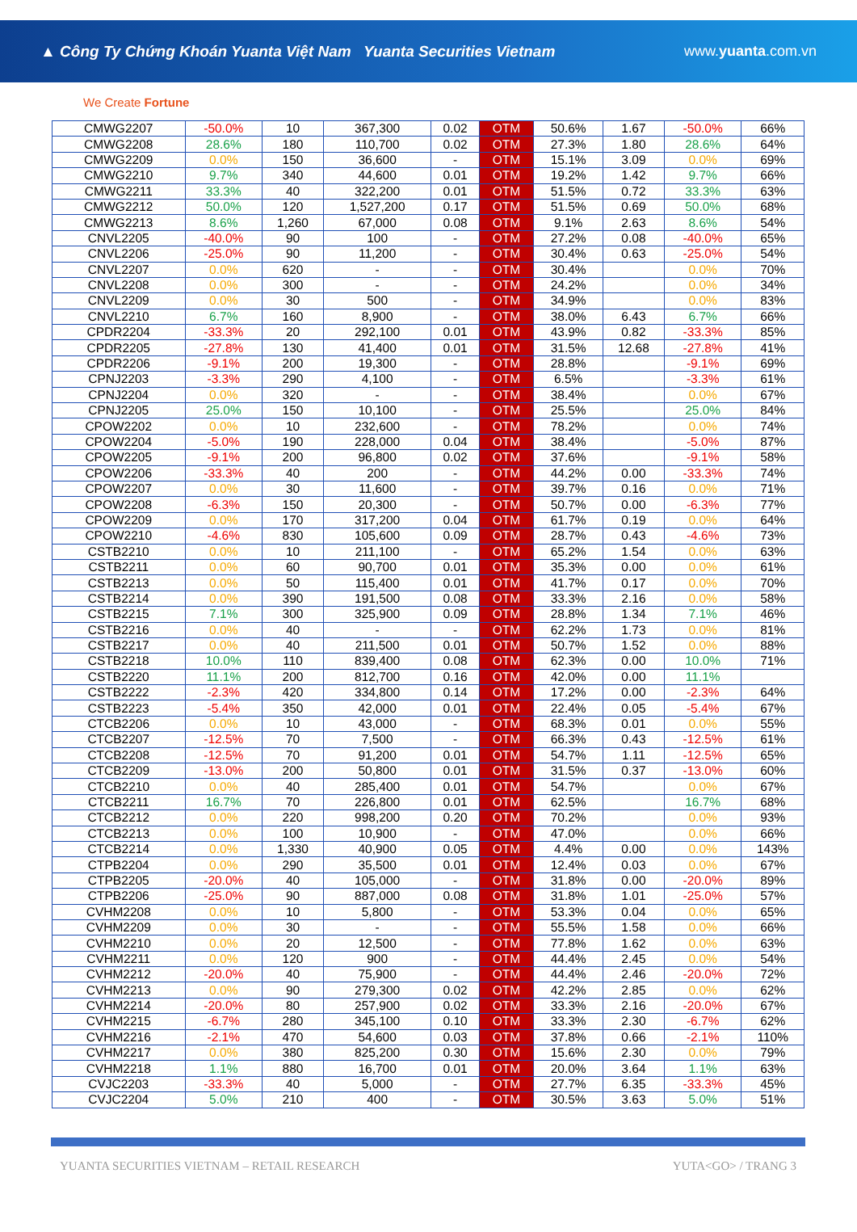▲ Công Ty Chứng Khoán Yuanta Việt Nam Yuanta Securities Vietnam
www.yuanta.com.vn
We Create Fortune
| CMWG2207 | -50.0% | 10 | 367,300 | 0.02 | OTM | 50.6% | 1.67 | -50.0% | 66% |
| CMWG2208 | 28.6% | 180 | 110,700 | 0.02 | OTM | 27.3% | 1.80 | 28.6% | 64% |
| CMWG2209 | 0.0% | 150 | 36,600 | - | OTM | 15.1% | 3.09 | 0.0% | 69% |
| CMWG2210 | 9.7% | 340 | 44,600 | 0.01 | OTM | 19.2% | 1.42 | 9.7% | 66% |
| CMWG2211 | 33.3% | 40 | 322,200 | 0.01 | OTM | 51.5% | 0.72 | 33.3% | 63% |
| CMWG2212 | 50.0% | 120 | 1,527,200 | 0.17 | OTM | 51.5% | 0.69 | 50.0% | 68% |
| CMWG2213 | 8.6% | 1,260 | 67,000 | 0.08 | OTM | 9.1% | 2.63 | 8.6% | 54% |
| CNVL2205 | -40.0% | 90 | 100 | - | OTM | 27.2% | 0.08 | -40.0% | 65% |
| CNVL2206 | -25.0% | 90 | 11,200 | - | OTM | 30.4% | 0.63 | -25.0% | 54% |
| CNVL2207 | 0.0% | 620 | - | - | OTM | 30.4% | | 0.0% | 70% |
| CNVL2208 | 0.0% | 300 | - | - | OTM | 24.2% | | 0.0% | 34% |
| CNVL2209 | 0.0% | 30 | 500 | - | OTM | 34.9% | | 0.0% | 83% |
| CNVL2210 | 6.7% | 160 | 8,900 | - | OTM | 38.0% | 6.43 | 6.7% | 66% |
| CPDR2204 | -33.3% | 20 | 292,100 | 0.01 | OTM | 43.9% | 0.82 | -33.3% | 85% |
| CPDR2205 | -27.8% | 130 | 41,400 | 0.01 | OTM | 31.5% | 12.68 | -27.8% | 41% |
| CPDR2206 | -9.1% | 200 | 19,300 | - | OTM | 28.8% | | -9.1% | 69% |
| CPNJ2203 | -3.3% | 290 | 4,100 | - | OTM | 6.5% | | -3.3% | 61% |
| CPNJ2204 | 0.0% | 320 | - | - | OTM | 38.4% | | 0.0% | 67% |
| CPNJ2205 | 25.0% | 150 | 10,100 | - | OTM | 25.5% | | 25.0% | 84% |
| CPOW2202 | 0.0% | 10 | 232,600 | - | OTM | 78.2% | | 0.0% | 74% |
| CPOW2204 | -5.0% | 190 | 228,000 | 0.04 | OTM | 38.4% | | -5.0% | 87% |
| CPOW2205 | -9.1% | 200 | 96,800 | 0.02 | OTM | 37.6% | | -9.1% | 58% |
| CPOW2206 | -33.3% | 40 | 200 | - | OTM | 44.2% | 0.00 | -33.3% | 74% |
| CPOW2207 | 0.0% | 30 | 11,600 | - | OTM | 39.7% | 0.16 | 0.0% | 71% |
| CPOW2208 | -6.3% | 150 | 20,300 | - | OTM | 50.7% | 0.00 | -6.3% | 77% |
| CPOW2209 | 0.0% | 170 | 317,200 | 0.04 | OTM | 61.7% | 0.19 | 0.0% | 64% |
| CPOW2210 | -4.6% | 830 | 105,600 | 0.09 | OTM | 28.7% | 0.43 | -4.6% | 73% |
| CSTB2210 | 0.0% | 10 | 211,100 | - | OTM | 65.2% | 1.54 | 0.0% | 63% |
| CSTB2211 | 0.0% | 60 | 90,700 | 0.01 | OTM | 35.3% | 0.00 | 0.0% | 61% |
| CSTB2213 | 0.0% | 50 | 115,400 | 0.01 | OTM | 41.7% | 0.17 | 0.0% | 70% |
| CSTB2214 | 0.0% | 390 | 191,500 | 0.08 | OTM | 33.3% | 2.16 | 0.0% | 58% |
| CSTB2215 | 7.1% | 300 | 325,900 | 0.09 | OTM | 28.8% | 1.34 | 7.1% | 46% |
| CSTB2216 | 0.0% | 40 | - | - | OTM | 62.2% | 1.73 | 0.0% | 81% |
| CSTB2217 | 0.0% | 40 | 211,500 | 0.01 | OTM | 50.7% | 1.52 | 0.0% | 88% |
| CSTB2218 | 10.0% | 110 | 839,400 | 0.08 | OTM | 62.3% | 0.00 | 10.0% | 71% |
| CSTB2220 | 11.1% | 200 | 812,700 | 0.16 | OTM | 42.0% | 0.00 | 11.1% | |
| CSTB2222 | -2.3% | 420 | 334,800 | 0.14 | OTM | 17.2% | 0.00 | -2.3% | 64% |
| CSTB2223 | -5.4% | 350 | 42,000 | 0.01 | OTM | 22.4% | 0.05 | -5.4% | 67% |
| CTCB2206 | 0.0% | 10 | 43,000 | - | OTM | 68.3% | 0.01 | 0.0% | 55% |
| CTCB2207 | -12.5% | 70 | 7,500 | - | OTM | 66.3% | 0.43 | -12.5% | 61% |
| CTCB2208 | -12.5% | 70 | 91,200 | 0.01 | OTM | 54.7% | 1.11 | -12.5% | 65% |
| CTCB2209 | -13.0% | 200 | 50,800 | 0.01 | OTM | 31.5% | 0.37 | -13.0% | 60% |
| CTCB2210 | 0.0% | 40 | 285,400 | 0.01 | OTM | 54.7% | | 0.0% | 67% |
| CTCB2211 | 16.7% | 70 | 226,800 | 0.01 | OTM | 62.5% | | 16.7% | 68% |
| CTCB2212 | 0.0% | 220 | 998,200 | 0.20 | OTM | 70.2% | | 0.0% | 93% |
| CTCB2213 | 0.0% | 100 | 10,900 | - | OTM | 47.0% | | 0.0% | 66% |
| CTCB2214 | 0.0% | 1,330 | 40,900 | 0.05 | OTM | 4.4% | 0.00 | 0.0% | 143% |
| CTPB2204 | 0.0% | 290 | 35,500 | 0.01 | OTM | 12.4% | 0.03 | 0.0% | 67% |
| CTPB2205 | -20.0% | 40 | 105,000 | - | OTM | 31.8% | 0.00 | -20.0% | 89% |
| CTPB2206 | -25.0% | 90 | 887,000 | 0.08 | OTM | 31.8% | 1.01 | -25.0% | 57% |
| CVHM2208 | 0.0% | 10 | 5,800 | - | OTM | 53.3% | 0.04 | 0.0% | 65% |
| CVHM2209 | 0.0% | 30 | - | - | OTM | 55.5% | 1.58 | 0.0% | 66% |
| CVHM2210 | 0.0% | 20 | 12,500 | - | OTM | 77.8% | 1.62 | 0.0% | 63% |
| CVHM2211 | 0.0% | 120 | 900 | - | OTM | 44.4% | 2.45 | 0.0% | 54% |
| CVHM2212 | -20.0% | 40 | 75,900 | - | OTM | 44.4% | 2.46 | -20.0% | 72% |
| CVHM2213 | 0.0% | 90 | 279,300 | 0.02 | OTM | 42.2% | 2.85 | 0.0% | 62% |
| CVHM2214 | -20.0% | 80 | 257,900 | 0.02 | OTM | 33.3% | 2.16 | -20.0% | 67% |
| CVHM2215 | -6.7% | 280 | 345,100 | 0.10 | OTM | 33.3% | 2.30 | -6.7% | 62% |
| CVHM2216 | -2.1% | 470 | 54,600 | 0.03 | OTM | 37.8% | 0.66 | -2.1% | 110% |
| CVHM2217 | 0.0% | 380 | 825,200 | 0.30 | OTM | 15.6% | 2.30 | 0.0% | 79% |
| CVHM2218 | 1.1% | 880 | 16,700 | 0.01 | OTM | 20.0% | 3.64 | 1.1% | 63% |
| CVJC2203 | -33.3% | 40 | 5,000 | - | OTM | 27.7% | 6.35 | -33.3% | 45% |
| CVJC2204 | 5.0% | 210 | 400 | - | OTM | 30.5% | 3.63 | 5.0% | 51% |
YUANTA SECURITIES VIETNAM – RETAIL RESEARCH YUTA<GO> / TRANG 3